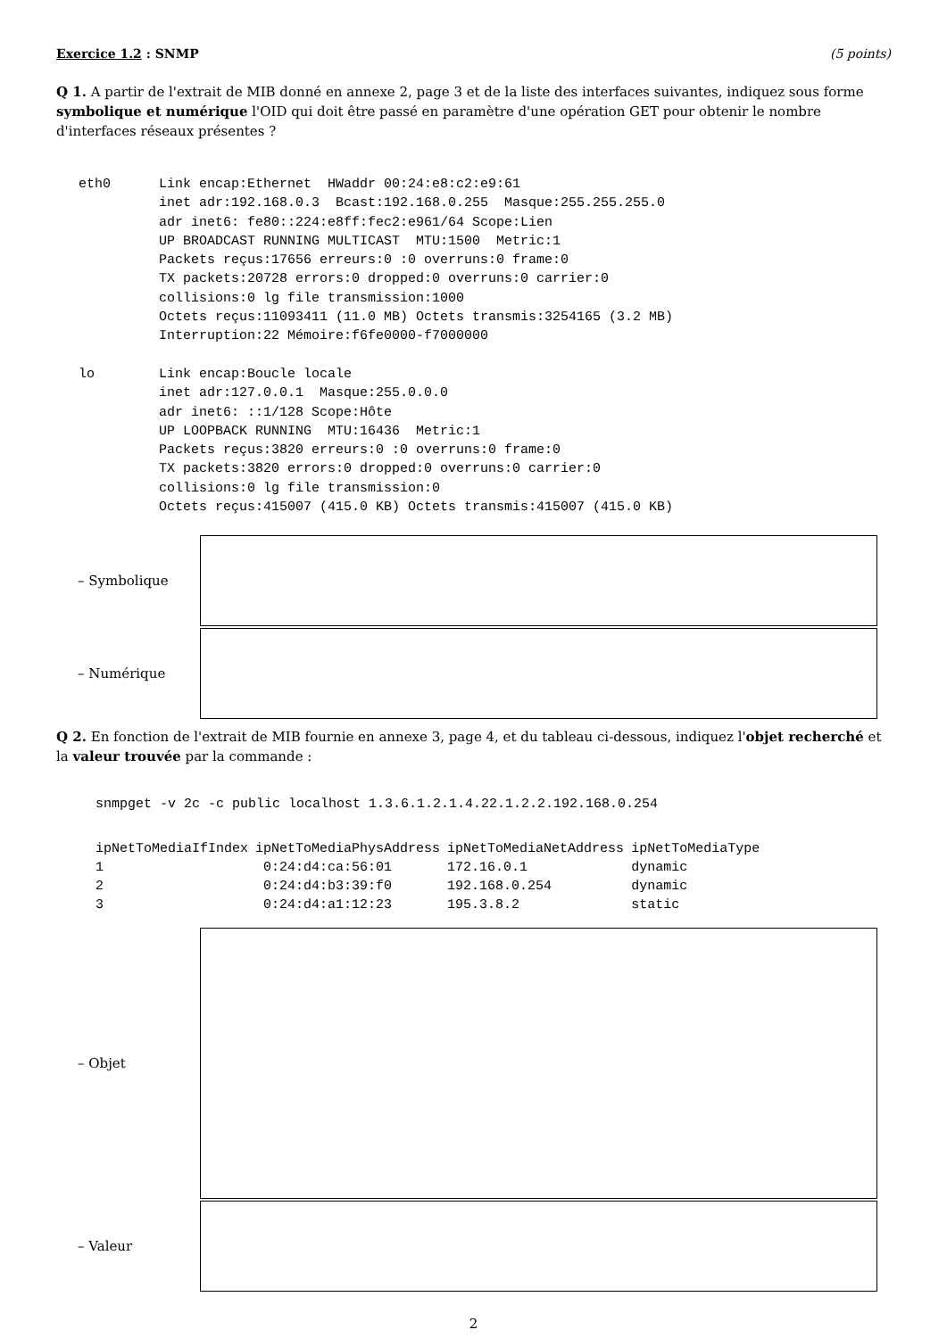Exercice 1.2 : SNMP (5 points)
Q 1. A partir de l'extrait de MIB donné en annexe 2, page 3 et de la liste des interfaces suivantes, indiquez sous forme symbolique et numérique l'OID qui doit être passé en paramètre d'une opération GET pour obtenir le nombre d'interfaces réseaux présentes ?
eth0      Link encap:Ethernet  HWaddr 00:24:e8:c2:e9:61
          inet adr:192.168.0.3  Bcast:192.168.0.255  Masque:255.255.255.0
          adr inet6: fe80::224:e8ff:fec2:e961/64 Scope:Lien
          UP BROADCAST RUNNING MULTICAST  MTU:1500  Metric:1
          Packets reçus:17656 erreurs:0 :0 overruns:0 frame:0
          TX packets:20728 errors:0 dropped:0 overruns:0 carrier:0
          collisions:0 lg file transmission:1000
          Octets reçus:11093411 (11.0 MB) Octets transmis:3254165 (3.2 MB)
          Interruption:22 Mémoire:f6fe0000-f7000000

lo        Link encap:Boucle locale
          inet adr:127.0.0.1  Masque:255.0.0.0
          adr inet6: ::1/128 Scope:Hôte
          UP LOOPBACK RUNNING  MTU:16436  Metric:1
          Packets reçus:3820 erreurs:0 :0 overruns:0 frame:0
          TX packets:3820 errors:0 dropped:0 overruns:0 carrier:0
          collisions:0 lg file transmission:0
          Octets reçus:415007 (415.0 KB) Octets transmis:415007 (415.0 KB)
– Symbolique
– Numérique
Q 2. En fonction de l'extrait de MIB fournie en annexe 3, page 4, et du tableau ci-dessous, indiquez l'objet recherché et la valeur trouvée par la commande :
snmpget -v 2c -c public localhost 1.3.6.1.2.1.4.22.1.2.2.192.168.0.254
| ipNetToMediaIfIndex | ipNetToMediaPhysAddress | ipNetToMediaNetAddress | ipNetToMediaType |
| --- | --- | --- | --- |
| 1 | 0:24:d4:ca:56:01 | 172.16.0.1 | dynamic |
| 2 | 0:24:d4:b3:39:f0 | 192.168.0.254 | dynamic |
| 3 | 0:24:d4:a1:12:23 | 195.3.8.2 | static |
– Objet
– Valeur
2